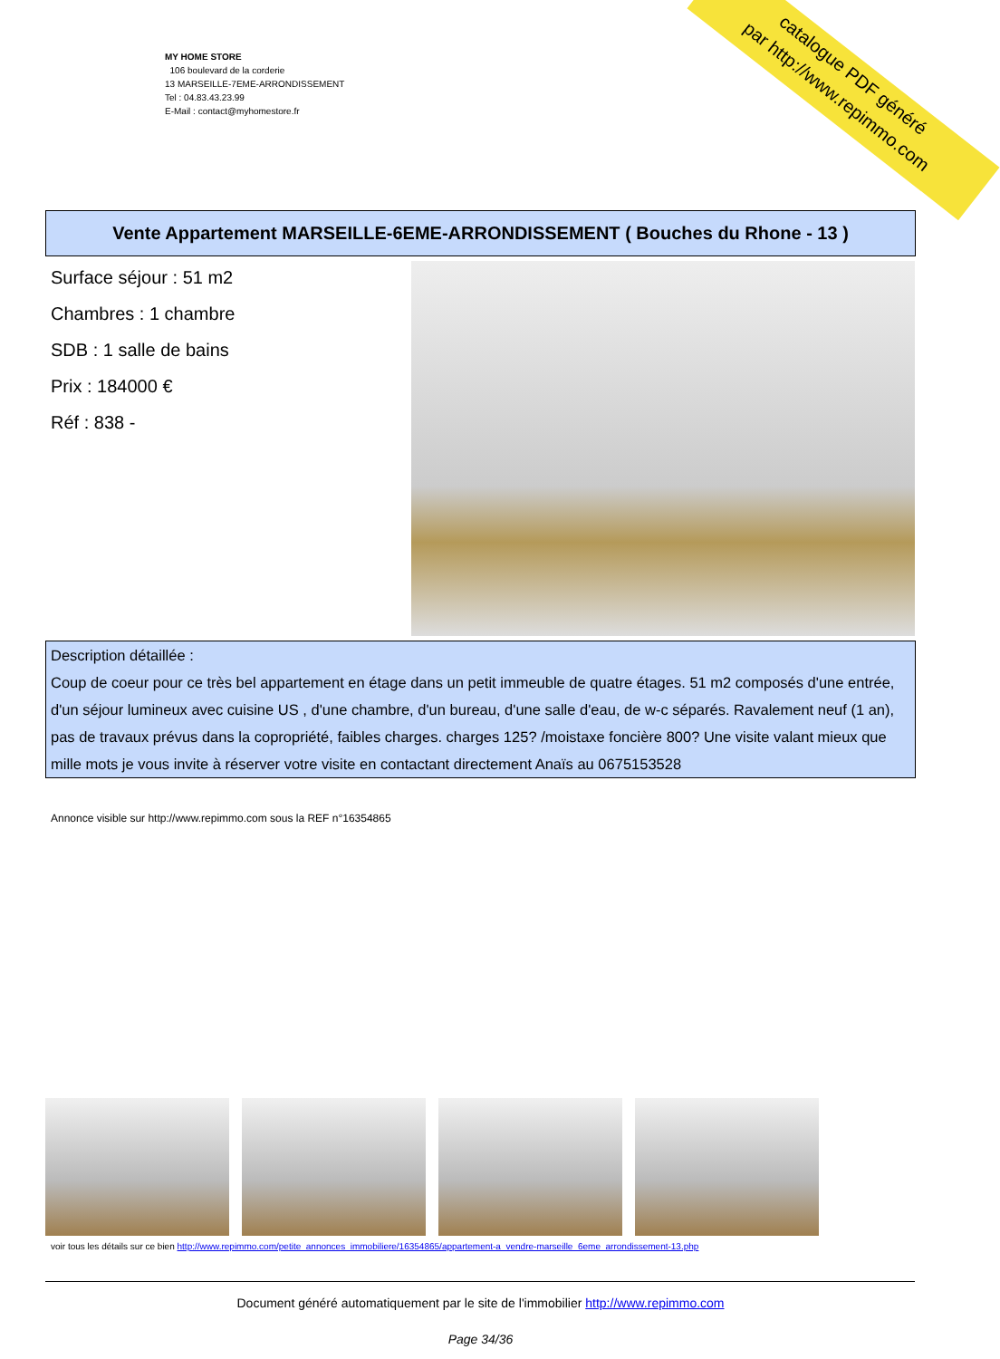MY HOME STORE
106 boulevard de la corderie
13 MARSEILLE-7EME-ARRONDISSEMENT
Tel : 04.83.43.23.99
E-Mail : contact@myhomestore.fr
catalogue PDF généré
par http://www.repimmo.com
Vente Appartement MARSEILLE-6EME-ARRONDISSEMENT ( Bouches du Rhone - 13 )
Surface séjour : 51 m2
Chambres : 1 chambre
SDB : 1 salle de bains
Prix : 184000 €
Réf : 838 -
Description détaillée :
Coup de coeur pour ce très bel appartement en étage dans un petit immeuble de quatre étages. 51 m2 composés d'une entrée, d'un séjour lumineux avec cuisine US , d'une chambre, d'un bureau, d'une salle d'eau, de w-c séparés. Ravalement neuf (1 an), pas de travaux prévus dans la copropriété, faibles charges. charges 125? /moistaxe foncière 800? Une visite valant mieux que mille mots je vous invite à réserver votre visite en contactant directement Anaïs au 0675153528
Annonce visible sur http://www.repimmo.com sous la REF n°16354865
voir tous les détails sur ce bien http://www.repimmo.com/petite_annonces_immobiliere/16354865/appartement-a_vendre-marseille_6eme_arrondissement-13.php
Document généré automatiquement par le site de l'immobilier http://www.repimmo.com
Page 34/36